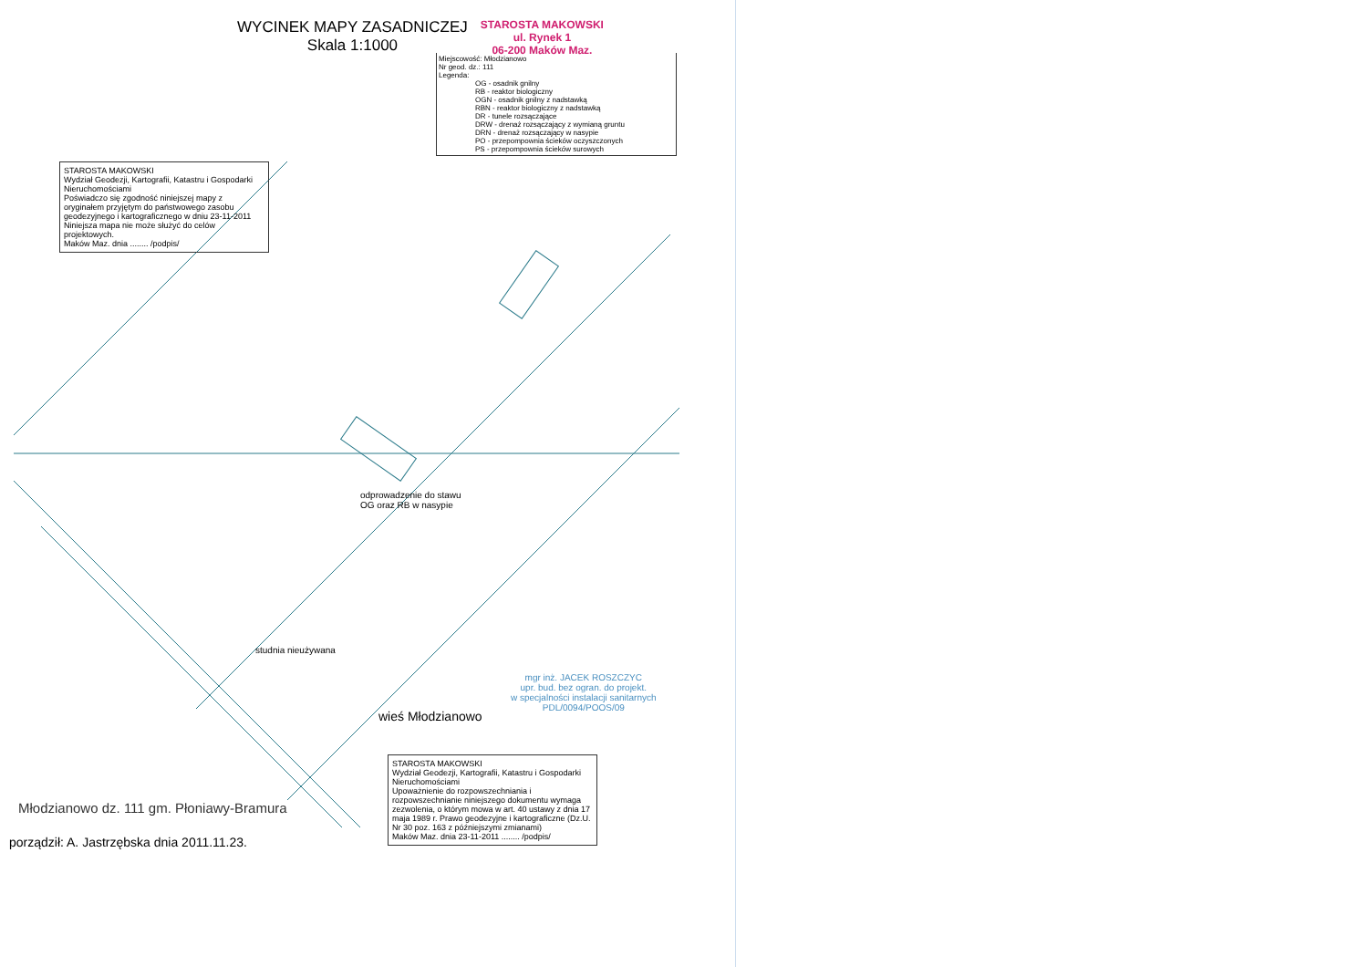WYCINEK MAPY ZASADNICZEJ
Skala 1:1000
STAROSTA MAKOWSKI
ul. Rynek 1
06-200 Maków Maz.
Miejscowość: Młodzianowo
Nr geod. dz.: 111
Legenda:
OG - osadnik gnilny
RB - reaktor biologiczny
OGN - osadnik gnilny z nadstawką
RBN - reaktor biologiczny z nadstawką
DR - tunele rozsączające
DRW - drenaż rozsączający z wymianą gruntu
DRN - drenaż rozsączający w nasypie
PO - przepompownia ścieków oczyszczonych
PS - przepompownia ścieków surowych
mgr inż. JACEK ROSZCZYC
upr. bud. bez ogran. do projekt.
w specjalności instalacji sanitarnych
PDL/0094/POOS/09
STAROSTA MAKOWSKI
Wydział Geodezji, Kartografii, Katastru i Gospodarki Nieruchomościami
Poświadczo się zgodność niniejszej mapy z oryginałem przyjętym do państwowego zasobu geodezyjnego i kartograficznego w dniu 23-11-2011
Niniejsza mapa nie może służyć do celów projektowych.
Maków Maz. dnia ........ /podpis/
wieś Młodzianowo
odprowadzenie do stawu
OG oraz RB w nasypie
studnia nieużywana
STAROSTA MAKOWSKI
Wydział Geodezji, Kartografii, Katastru i Gospodarki Nieruchomościami
Upoważnienie do rozpowszechniania i rozpowszechnianie niniejszego dokumentu wymaga zezwolenia, o którym mowa w art. 40 ustawy z dnia 17 maja 1989 r. Prawo geodezyjne i kartograficzne (Dz.U. Nr 30 poz. 163 z późniejszymi zmianami)
Maków Maz. dnia 23-11-2011 ........ /podpis/
Młodzianowo dz. 111 gm. Płoniawy-Bramura
porządził: A. Jastrzębska dnia 2011.11.23.